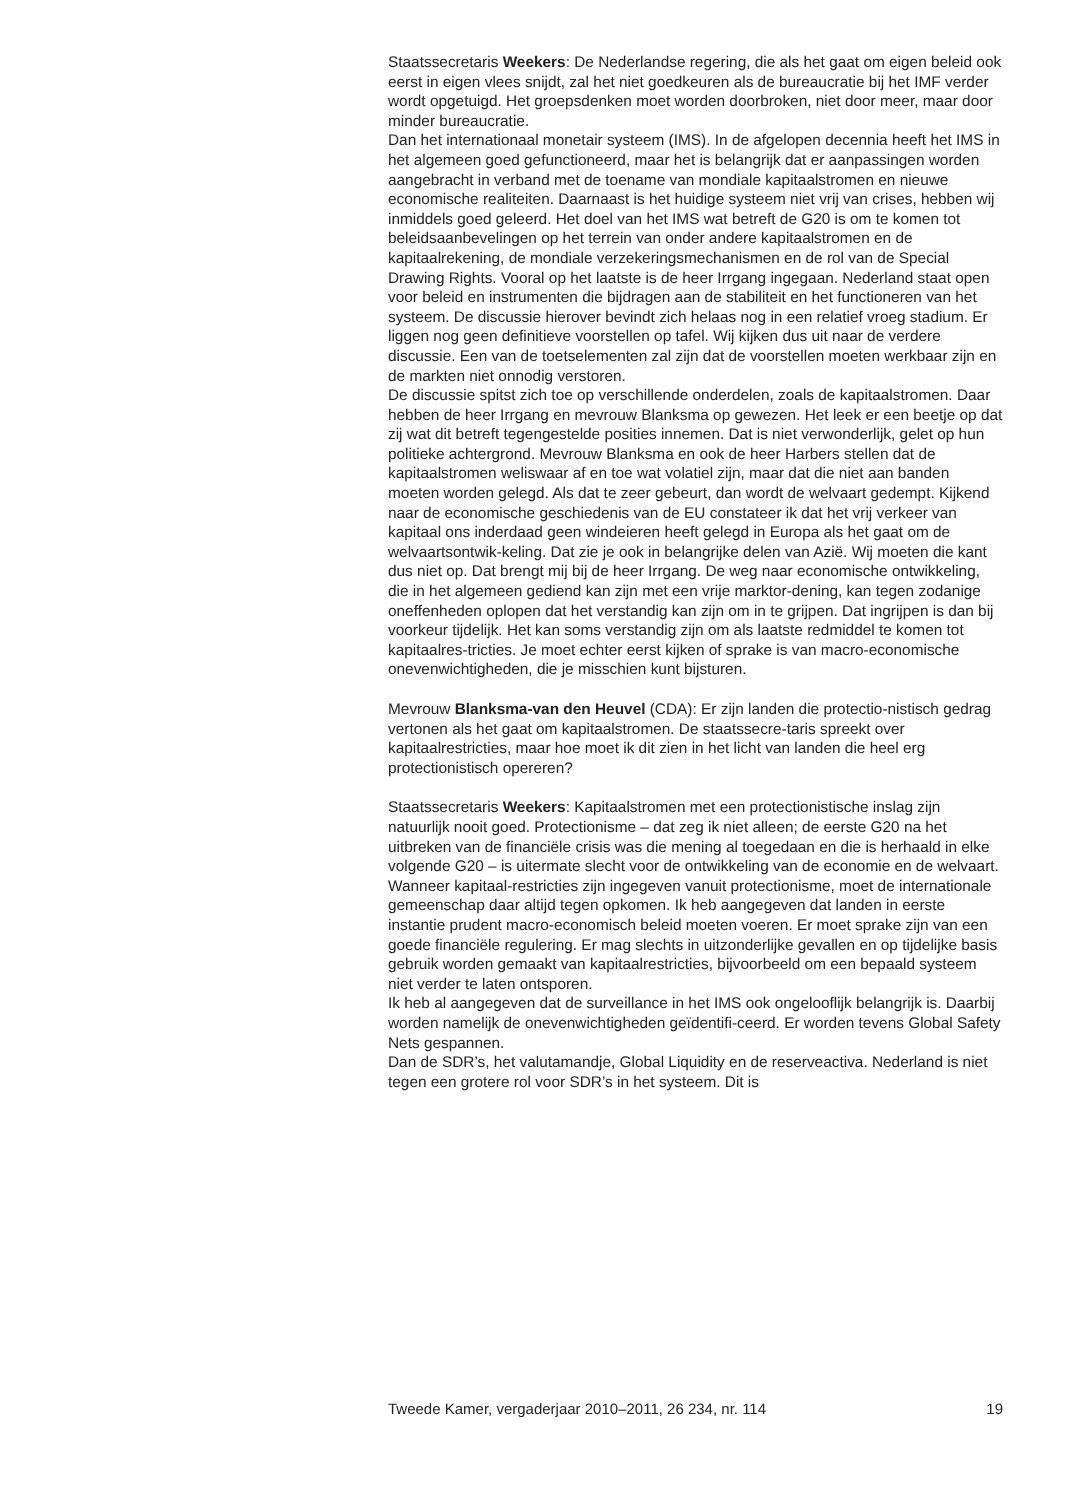Staatssecretaris Weekers: De Nederlandse regering, die als het gaat om eigen beleid ook eerst in eigen vlees snijdt, zal het niet goedkeuren als de bureaucratie bij het IMF verder wordt opgetuigd. Het groepsdenken moet worden doorbroken, niet door meer, maar door minder bureaucratie.
Dan het internationaal monetair systeem (IMS). In de afgelopen decennia heeft het IMS in het algemeen goed gefunctioneerd, maar het is belangrijk dat er aanpassingen worden aangebracht in verband met de toename van mondiale kapitaalstromen en nieuwe economische realiteiten. Daarnaast is het huidige systeem niet vrij van crises, hebben wij inmiddels goed geleerd. Het doel van het IMS wat betreft de G20 is om te komen tot beleidsaanbevelingen op het terrein van onder andere kapitaalstromen en de kapitaalrekening, de mondiale verzekeringsmechanismen en de rol van de Special Drawing Rights. Vooral op het laatste is de heer Irrgang ingegaan. Nederland staat open voor beleid en instrumenten die bijdragen aan de stabiliteit en het functioneren van het systeem. De discussie hierover bevindt zich helaas nog in een relatief vroeg stadium. Er liggen nog geen definitieve voorstellen op tafel. Wij kijken dus uit naar de verdere discussie. Een van de toetselementen zal zijn dat de voorstellen moeten werkbaar zijn en de markten niet onnodig verstoren.
De discussie spitst zich toe op verschillende onderdelen, zoals de kapitaalstromen. Daar hebben de heer Irrgang en mevrouw Blanksma op gewezen. Het leek er een beetje op dat zij wat dit betreft tegengestelde posities innemen. Dat is niet verwonderlijk, gelet op hun politieke achtergrond. Mevrouw Blanksma en ook de heer Harbers stellen dat de kapitaalstromen weliswaar af en toe wat volatiel zijn, maar dat die niet aan banden moeten worden gelegd. Als dat te zeer gebeurt, dan wordt de welvaart gedempt. Kijkend naar de economische geschiedenis van de EU constateer ik dat het vrij verkeer van kapitaal ons inderdaad geen windeieren heeft gelegd in Europa als het gaat om de welvaartsontwik-keling. Dat zie je ook in belangrijke delen van Azië. Wij moeten die kant dus niet op. Dat brengt mij bij de heer Irrgang. De weg naar economische ontwikkeling, die in het algemeen gediend kan zijn met een vrije marktor-dening, kan tegen zodanige oneffenheden oplopen dat het verstandig kan zijn om in te grijpen. Dat ingrijpen is dan bij voorkeur tijdelijk. Het kan soms verstandig zijn om als laatste redmiddel te komen tot kapitaalres-tricties. Je moet echter eerst kijken of sprake is van macro-economische onevenwichtigheden, die je misschien kunt bijsturen.
Mevrouw Blanksma-van den Heuvel (CDA): Er zijn landen die protectio-nistisch gedrag vertonen als het gaat om kapitaalstromen. De staatssecre-taris spreekt over kapitaalrestricties, maar hoe moet ik dit zien in het licht van landen die heel erg protectionistisch opereren?
Staatssecretaris Weekers: Kapitaalstromen met een protectionistische inslag zijn natuurlijk nooit goed. Protectionisme – dat zeg ik niet alleen; de eerste G20 na het uitbreken van de financiële crisis was die mening al toegedaan en die is herhaald in elke volgende G20 – is uitermate slecht voor de ontwikkeling van de economie en de welvaart. Wanneer kapitaal-restricties zijn ingegeven vanuit protectionisme, moet de internationale gemeenschap daar altijd tegen opkomen. Ik heb aangegeven dat landen in eerste instantie prudent macro-economisch beleid moeten voeren. Er moet sprake zijn van een goede financiële regulering. Er mag slechts in uitzonderlijke gevallen en op tijdelijke basis gebruik worden gemaakt van kapitaalrestricties, bijvoorbeeld om een bepaald systeem niet verder te laten ontsporen.
Ik heb al aangegeven dat de surveillance in het IMS ook ongelooflijk belangrijk is. Daarbij worden namelijk de onevenwichtigheden geïdentifi-ceerd. Er worden tevens Global Safety Nets gespannen.
Dan de SDR’s, het valutamandje, Global Liquidity en de reserveactiva. Nederland is niet tegen een grotere rol voor SDR’s in het systeem. Dit is
Tweede Kamer, vergaderjaar 2010–2011, 26 234, nr. 114 19